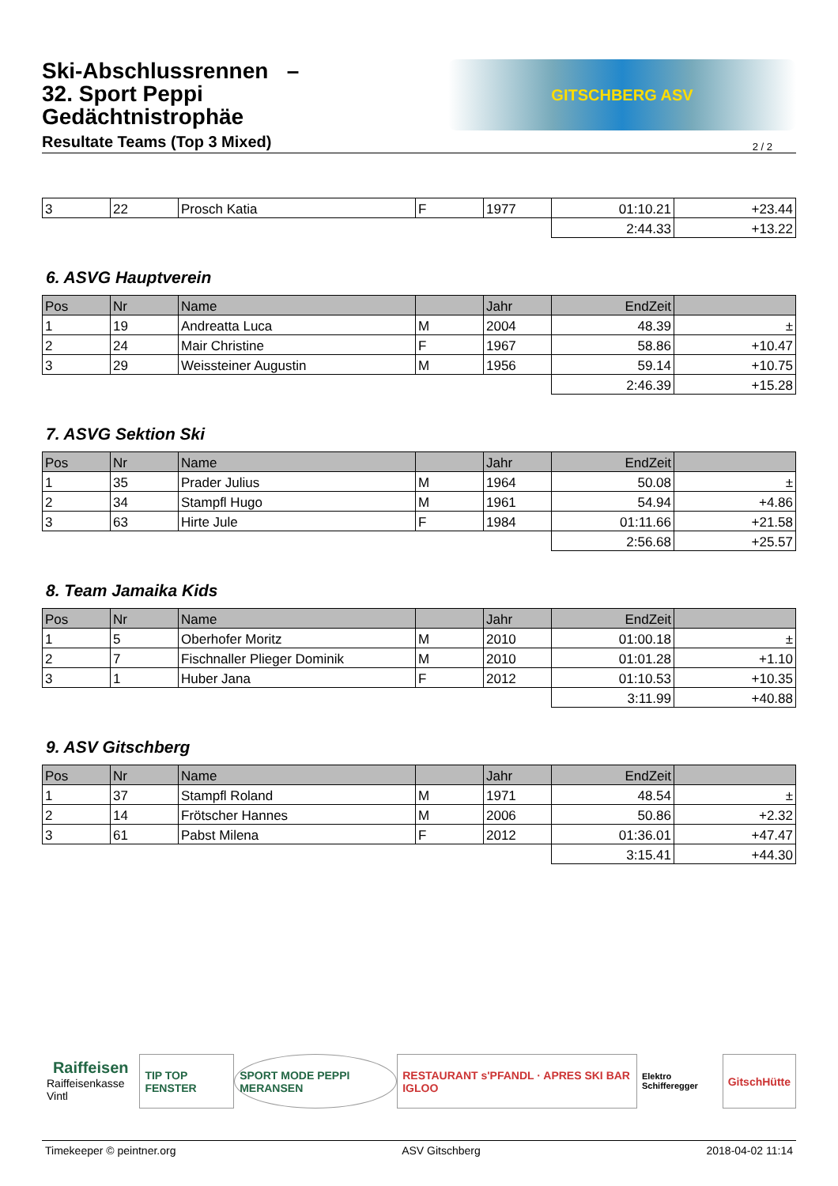Ski-Abschlussrennen –
32. Sport Peppi
Gedächtnistrophäe
Resultate Teams (Top 3 Mixed)
GITSCHBERG ASV
2 / 2
| 3 | 22 | Prosch Katia | F | 1977 | 01:10.21 | +23.44 |
| | | | | | 2:44.33 | +13.22 |
6. ASVG Hauptverein
| Pos | Nr | Name | | Jahr | EndZeit | |
| --- | --- | --- | --- | --- | --- | --- |
| 1 | 19 | Andreatta Luca | M | 2004 | 48.39 | ± |
| 2 | 24 | Mair Christine | F | 1967 | 58.86 | +10.47 |
| 3 | 29 | Weissteiner Augustin | M | 1956 | 59.14 | +10.75 |
| | | | | | 2:46.39 | +15.28 |
7. ASVG Sektion Ski
| Pos | Nr | Name | | Jahr | EndZeit | |
| --- | --- | --- | --- | --- | --- | --- |
| 1 | 35 | Prader Julius | M | 1964 | 50.08 | ± |
| 2 | 34 | Stampfl Hugo | M | 1961 | 54.94 | +4.86 |
| 3 | 63 | Hirte Jule | F | 1984 | 01:11.66 | +21.58 |
| | | | | | 2:56.68 | +25.57 |
8. Team Jamaika Kids
| Pos | Nr | Name | | Jahr | EndZeit | |
| --- | --- | --- | --- | --- | --- | --- |
| 1 | 5 | Oberhofer Moritz | M | 2010 | 01:00.18 | ± |
| 2 | 7 | Fischnaller Plieger Dominik | M | 2010 | 01:01.28 | +1.10 |
| 3 | 1 | Huber Jana | F | 2012 | 01:10.53 | +10.35 |
| | | | | | 3:11.99 | +40.88 |
9. ASV Gitschberg
| Pos | Nr | Name | | Jahr | EndZeit | |
| --- | --- | --- | --- | --- | --- | --- |
| 1 | 37 | Stampfl Roland | M | 1971 | 48.54 | ± |
| 2 | 14 | Frötscher Hannes | M | 2006 | 50.86 | +2.32 |
| 3 | 61 | Pabst Milena | F | 2012 | 01:36.01 | +47.47 |
| | | | | | 3:15.41 | +44.30 |
Raiffeisen
Raiffeisenkasse Vintl
TIP TOP FENSTER SPORT MODE PEPPI MERANSEN RESTAURANT s'PFANDL · APRES SKI BAR IGLOO
Elektro Schifferegger
GitschHütte
Timekeeper © peintner.org ASV Gitschberg 2018-04-02 11:14